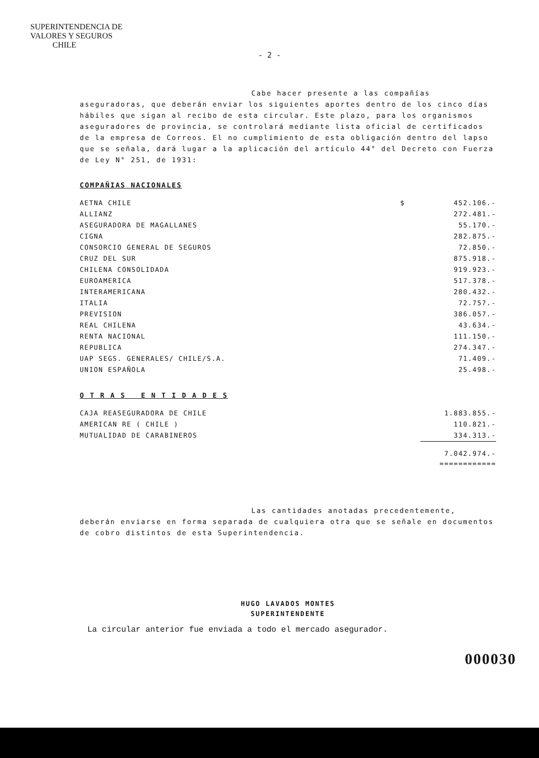SUPERINTENDENCIA DE
VALORES Y SEGUROS
CHILE
- 2 -
Cabe hacer presente a las compañías aseguradoras, que deberán enviar los siguientes aportes dentro de los cinco días hábiles que sigan al recibo de esta circular. Este plazo, para los organismos aseguradores de provincia, se controlará mediante lista oficial de certificados de la empresa de Correos. El no cumplimiento de esta obligación dentro del lapso que se señala, dará lugar a la aplicación del artículo 44° del Decreto con Fuerza de Ley N° 251, de 1931:
COMPAÑIAS NACIONALES
| AETNA CHILE | $ | 452.106.- |
| ALLIANZ | | 272.481.- |
| ASEGURADORA DE MAGALLANES | | 55.170.- |
| CIGNA | | 282.875.- |
| CONSORCIO GENERAL DE SEGUROS | | 72.850.- |
| CRUZ DEL SUR | | 875.918.- |
| CHILENA CONSOLIDADA | | 919.923.- |
| EUROAMERICA | | 517.378.- |
| INTERAMERICANA | | 280.432.- |
| ITALIA | | 72.757.- |
| PREVISION | | 386.057.- |
| REAL CHILENA | | 43.634.- |
| RENTA NACIONAL | | 111.150.- |
| REPUBLICA | | 274.347.- |
| UAP SEGS. GENERALES/ CHILE/S.A. | | 71.409.- |
| UNION ESPAÑOLA | | 25.498.- |
O T R A S E N T I D A D E S
| CAJA REASEGURADORA DE CHILE | | 1.883.855.- |
| AMERICAN RE ( CHILE ) | | 110.821.- |
| MUTUALIDAD DE CARABINEROS | | 334.313.- |
| | | 7.042.974.- ============ |
Las cantidades anotadas precedentemente, deberán enviarse en forma separada de cualquiera otra que se señale en documentos de cobro distintos de esta Superintendencia.
HUGO LAVADOS MONTES
SUPERINTENDENTE
La circular anterior fue enviada a todo el mercado asegurador.
000030